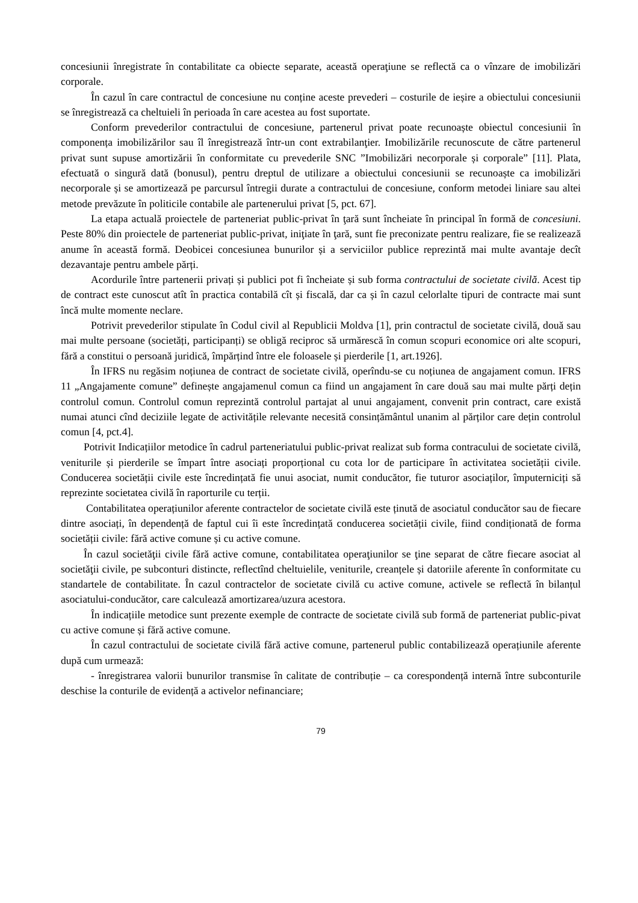concesiunii înregistrate în contabilitate ca obiecte separate, această operaţiune se reflectă ca o vînzare de imobilizări corporale.
În cazul în care contractul de concesiune nu conține aceste prevederi – costurile de ieșire a obiectului concesiunii se înregistrează ca cheltuieli în perioada în care acestea au fost suportate.
Conform prevederilor contractului de concesiune, partenerul privat poate recunoaște obiectul concesiunii în componența imobilizărilor sau îl înregistrează într-un cont extrabilanţier. Imobilizările recunoscute de către partenerul privat sunt supuse amortizării în conformitate cu prevederile SNC ”Imobilizări necorporale și corporale” [11]. Plata, efectuată o singură dată (bonusul), pentru dreptul de utilizare a obiectului concesiunii se recunoaște ca imobilizări necorporale și se amortizează pe parcursul întregii durate a contractului de concesiune, conform metodei liniare sau altei metode prevăzute în politicile contabile ale partenerului privat [5, pct. 67].
La etapa actuală proiectele de parteneriat public-privat în ţară sunt încheiate în principal în formă de concesiuni. Peste 80% din proiectele de parteneriat public-privat, iniţiate în ţară, sunt fie preconizate pentru realizare, fie se realizează anume în această formă. Deobicei concesiunea bunurilor și a serviciilor publice reprezintă mai multe avantaje decît dezavantaje pentru ambele părți.
Acordurile între partenerii privați și publici pot fi încheiate și sub forma contractului de societate civilă. Acest tip de contract este cunoscut atît în practica contabilă cît și fiscală, dar ca și în cazul celorlalte tipuri de contracte mai sunt încă multe momente neclare.
Potrivit prevederilor stipulate în Codul civil al Republicii Moldva [1], prin contractul de societate civilă, două sau mai multe persoane (societăți, participanți) se obligă reciproc să urmărescă în comun scopuri economice ori alte scopuri, fără a constitui o persoană juridică, împărțind între ele foloasele și pierderile [1, art.1926].
În IFRS nu regăsim noțiunea de contract de societate civilă, operîndu-se cu noțiunea de angajament comun. IFRS 11 „Angajamente comune” definește angajamenul comun ca fiind un angajament în care două sau mai multe părți dețin controlul comun. Controlul comun reprezintă controlul partajat al unui angajament, convenit prin contract, care există numai atunci cînd deciziile legate de activitățile relevante necesită consințământul unanim al părților care dețin controlul comun [4, pct.4].
Potrivit Indicațiilor metodice în cadrul parteneriatului public-privat realizat sub forma contracului de societate civilă, veniturile și pierderile se împart între asociați proporțional cu cota lor de participare în activitatea societății civile. Conducerea societății civile este încredințată fie unui asociat, numit conducător, fie tuturor asociaților, împuterniciți să reprezinte societatea civilă în raporturile cu terții.
Contabilitatea operațiunilor aferente contractelor de societate civilă este ținută de asociatul conducător sau de fiecare dintre asociați, în dependență de faptul cui îi este încredințată conducerea societății civile, fiind condiționată de forma societății civile: fără active comune și cu active comune.
În cazul societăţii civile fără active comune, contabilitatea operaţiunilor se ţine separat de către fiecare asociat al societăţii civile, pe subconturi distincte, reflectînd cheltuielile, veniturile, creanțele și datoriile aferente în conformitate cu standartele de contabilitate. În cazul contractelor de societate civilă cu active comune, activele se reflectă în bilanțul asociatului-conducător, care calculează amortizarea/uzura acestora.
În indicațiile metodice sunt prezente exemple de contracte de societate civilă sub formă de parteneriat public-pivat cu active comune și fără active comune.
În cazul contractului de societate civilă fără active comune, partenerul public contabilizează operațiunile aferente după cum urmează:
- înregistrarea valorii bunurilor transmise în calitate de contribuție – ca corespondență internă între subconturile deschise la conturile de evidență a activelor nefinanciare;
79